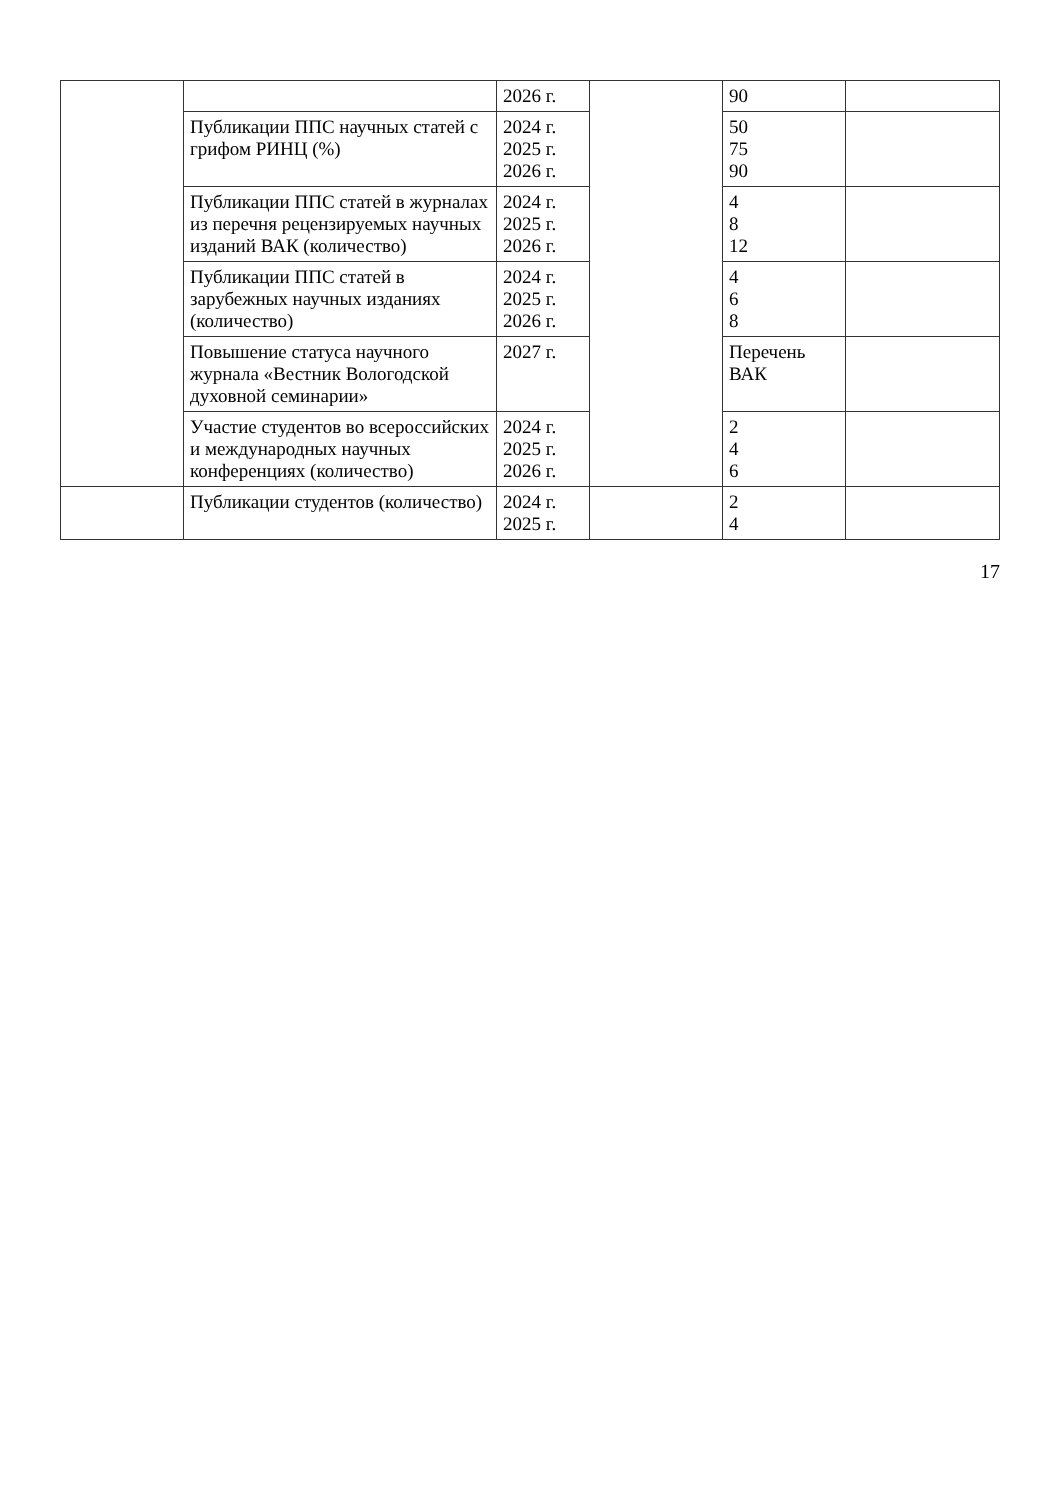| | | 2026 г. | | 90 | |
| | Публикации ППС научных статей с грифом РИНЦ (%) | 2024 г. 2025 г. 2026 г. | | 50 75 90 | |
| | Публикации ППС статей в журналах из перечня рецензируемых научных изданий ВАК (количество) | 2024 г. 2025 г. 2026 г. | | 4 8 12 | |
| | Публикации ППС статей в зарубежных научных изданиях (количество) | 2024 г. 2025 г. 2026 г. | | 4 6 8 | |
| | Повышение статуса научного журнала «Вестник Вологодской духовной семинарии» | 2027 г. | | Перечень ВАК | |
| | Участие студентов во всероссийских и международных научных конференциях (количество) | 2024 г. 2025 г. 2026 г. | | 2 4 6 | |
| | Публикации студентов (количество) | 2024 г. 2025 г. | | 2 4 | |
17